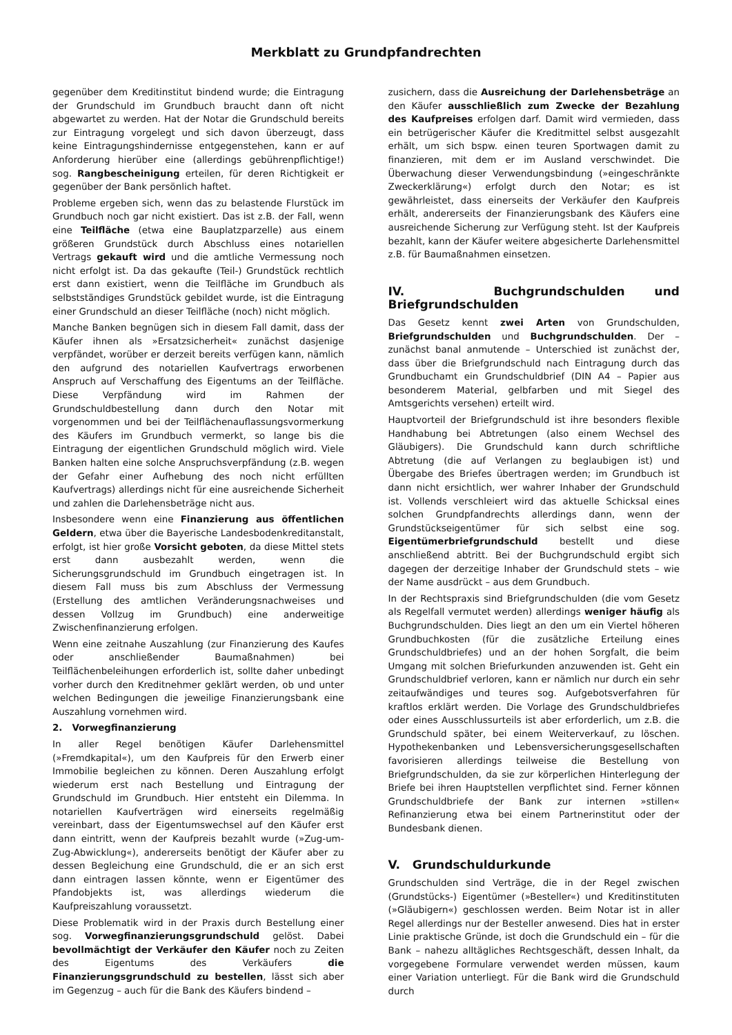Merkblatt zu Grundpfandrechten
gegenüber dem Kreditinstitut bindend wurde; die Eintragung der Grundschuld im Grundbuch braucht dann oft nicht abgewartet zu werden. Hat der Notar die Grundschuld bereits zur Eintragung vorgelegt und sich davon überzeugt, dass keine Eintragungshindernisse entgegenstehen, kann er auf Anforderung hierüber eine (allerdings gebührenpflichtige!) sog. Rangbescheinigung erteilen, für deren Richtigkeit er gegenüber der Bank persönlich haftet.
Probleme ergeben sich, wenn das zu belastende Flurstück im Grundbuch noch gar nicht existiert. Das ist z.B. der Fall, wenn eine Teilfläche (etwa eine Bauplatzparzelle) aus einem größeren Grundstück durch Abschluss eines notariellen Vertrags gekauft wird und die amtliche Vermessung noch nicht erfolgt ist. Da das gekaufte (Teil-) Grundstück rechtlich erst dann existiert, wenn die Teilfläche im Grundbuch als selbstständiges Grundstück gebildet wurde, ist die Eintragung einer Grundschuld an dieser Teilfläche (noch) nicht möglich.
Manche Banken begnügen sich in diesem Fall damit, dass der Käufer ihnen als »Ersatzsicherheit« zunächst dasjenige verpfändet, worüber er derzeit bereits verfügen kann, nämlich den aufgrund des notariellen Kaufvertrags erworbenen Anspruch auf Verschaffung des Eigentums an der Teilfläche. Diese Verpfändung wird im Rahmen der Grundschuldbestellung dann durch den Notar mit vorgenommen und bei der Teilflächenauflassungsvormerkung des Käufers im Grundbuch vermerkt, so lange bis die Eintragung der eigentlichen Grundschuld möglich wird. Viele Banken halten eine solche Anspruchsverpfändung (z.B. wegen der Gefahr einer Aufhebung des noch nicht erfüllten Kaufvertrags) allerdings nicht für eine ausreichende Sicherheit und zahlen die Darlehensbeträge nicht aus.
Insbesondere wenn eine Finanzierung aus öffentlichen Geldern, etwa über die Bayerische Landesbodenkreditanstalt, erfolgt, ist hier große Vorsicht geboten, da diese Mittel stets erst dann ausbezahlt werden, wenn die Sicherungsgrundschuld im Grundbuch eingetragen ist. In diesem Fall muss bis zum Abschluss der Vermessung (Erstellung des amtlichen Veränderungsnachweises und dessen Vollzug im Grundbuch) eine anderweitige Zwischenfinanzierung erfolgen.
Wenn eine zeitnahe Auszahlung (zur Finanzierung des Kaufes oder anschließender Baumaßnahmen) bei Teilflächenbeleihungen erforderlich ist, sollte daher unbedingt vorher durch den Kreditnehmer geklärt werden, ob und unter welchen Bedingungen die jeweilige Finanzierungsbank eine Auszahlung vornehmen wird.
2. Vorwegfinanzierung
In aller Regel benötigen Käufer Darlehensmittel (»Fremdkapital«), um den Kaufpreis für den Erwerb einer Immobilie begleichen zu können. Deren Auszahlung erfolgt wiederum erst nach Bestellung und Eintragung der Grundschuld im Grundbuch. Hier entsteht ein Dilemma. In notariellen Kaufverträgen wird einerseits regelmäßig vereinbart, dass der Eigentumswechsel auf den Käufer erst dann eintritt, wenn der Kaufpreis bezahlt wurde (»Zug-um-Zug-Abwicklung«), andererseits benötigt der Käufer aber zu dessen Begleichung eine Grundschuld, die er an sich erst dann eintragen lassen könnte, wenn er Eigentümer des Pfandobjekts ist, was allerdings wiederum die Kaufpreiszahlung voraussetzt.
Diese Problematik wird in der Praxis durch Bestellung einer sog. Vorwegfinanzierungsgrundschuld gelöst. Dabei bevollmächtigt der Verkäufer den Käufer noch zu Zeiten des Eigentums des Verkäufers die Finanzierungsgrundschuld zu bestellen, lässt sich aber im Gegenzug – auch für die Bank des Käufers bindend –
zusichern, dass die Ausreichung der Darlehensbeträge an den Käufer ausschließlich zum Zwecke der Bezahlung des Kaufpreises erfolgen darf. Damit wird vermieden, dass ein betrügerischer Käufer die Kreditmittel selbst ausgezahlt erhält, um sich bspw. einen teuren Sportwagen damit zu finanzieren, mit dem er im Ausland verschwindet. Die Überwachung dieser Verwendungsbindung (»eingeschränkte Zweckerklärung«) erfolgt durch den Notar; es ist gewährleistet, dass einerseits der Verkäufer den Kaufpreis erhält, andererseits der Finanzierungsbank des Käufers eine ausreichende Sicherung zur Verfügung steht. Ist der Kaufpreis bezahlt, kann der Käufer weitere abgesicherte Darlehensmittel z.B. für Baumaßnahmen einsetzen.
IV. Buchgrundschulden und Briefgrundschulden
Das Gesetz kennt zwei Arten von Grundschulden, Briefgrundschulden und Buchgrundschulden. Der – zunächst banal anmutende – Unterschied ist zunächst der, dass über die Briefgrundschuld nach Eintragung durch das Grundbuchamt ein Grundschuldbrief (DIN A4 – Papier aus besonderem Material, gelbfarben und mit Siegel des Amtsgerichts versehen) erteilt wird.
Hauptvorteil der Briefgrundschuld ist ihre besonders flexible Handhabung bei Abtretungen (also einem Wechsel des Gläubigers). Die Grundschuld kann durch schriftliche Abtretung (die auf Verlangen zu beglaubigen ist) und Übergabe des Briefes übertragen werden; im Grundbuch ist dann nicht ersichtlich, wer wahrer Inhaber der Grundschuld ist. Vollends verschleiert wird das aktuelle Schicksal eines solchen Grundpfandrechts allerdings dann, wenn der Grundstückseigentümer für sich selbst eine sog. Eigentümerbriefgrundschuld bestellt und diese anschließend abtritt. Bei der Buchgrundschuld ergibt sich dagegen der derzeitige Inhaber der Grundschuld stets – wie der Name ausdrückt – aus dem Grundbuch.
In der Rechtspraxis sind Briefgrundschulden (die vom Gesetz als Regelfall vermutet werden) allerdings weniger häufig als Buchgrundschulden. Dies liegt an den um ein Viertel höheren Grundbuchkosten (für die zusätzliche Erteilung eines Grundschuldbriefes) und an der hohen Sorgfalt, die beim Umgang mit solchen Briefurkunden anzuwenden ist. Geht ein Grundschuldbrief verloren, kann er nämlich nur durch ein sehr zeitaufwändiges und teures sog. Aufgebotsverfahren für kraftlos erklärt werden. Die Vorlage des Grundschuldbriefes oder eines Ausschlussurteils ist aber erforderlich, um z.B. die Grundschuld später, bei einem Weiterverkauf, zu löschen. Hypothekenbanken und Lebensversicherungsgesellschaften favorisieren allerdings teilweise die Bestellung von Briefgrundschulden, da sie zur körperlichen Hinterlegung der Briefe bei ihren Hauptstellen verpflichtet sind. Ferner können Grundschuldbriefe der Bank zur internen »stillen« Refinanzierung etwa bei einem Partnerinstitut oder der Bundesbank dienen.
V. Grundschuldurkunde
Grundschulden sind Verträge, die in der Regel zwischen (Grundstücks-) Eigentümer (»Besteller«) und Kreditinstituten (»Gläubigern«) geschlossen werden. Beim Notar ist in aller Regel allerdings nur der Besteller anwesend. Dies hat in erster Linie praktische Gründe, ist doch die Grundschuld ein – für die Bank – nahezu alltägliches Rechtsgeschäft, dessen Inhalt, da vorgegebene Formulare verwendet werden müssen, kaum einer Variation unterliegt. Für die Bank wird die Grundschuld durch